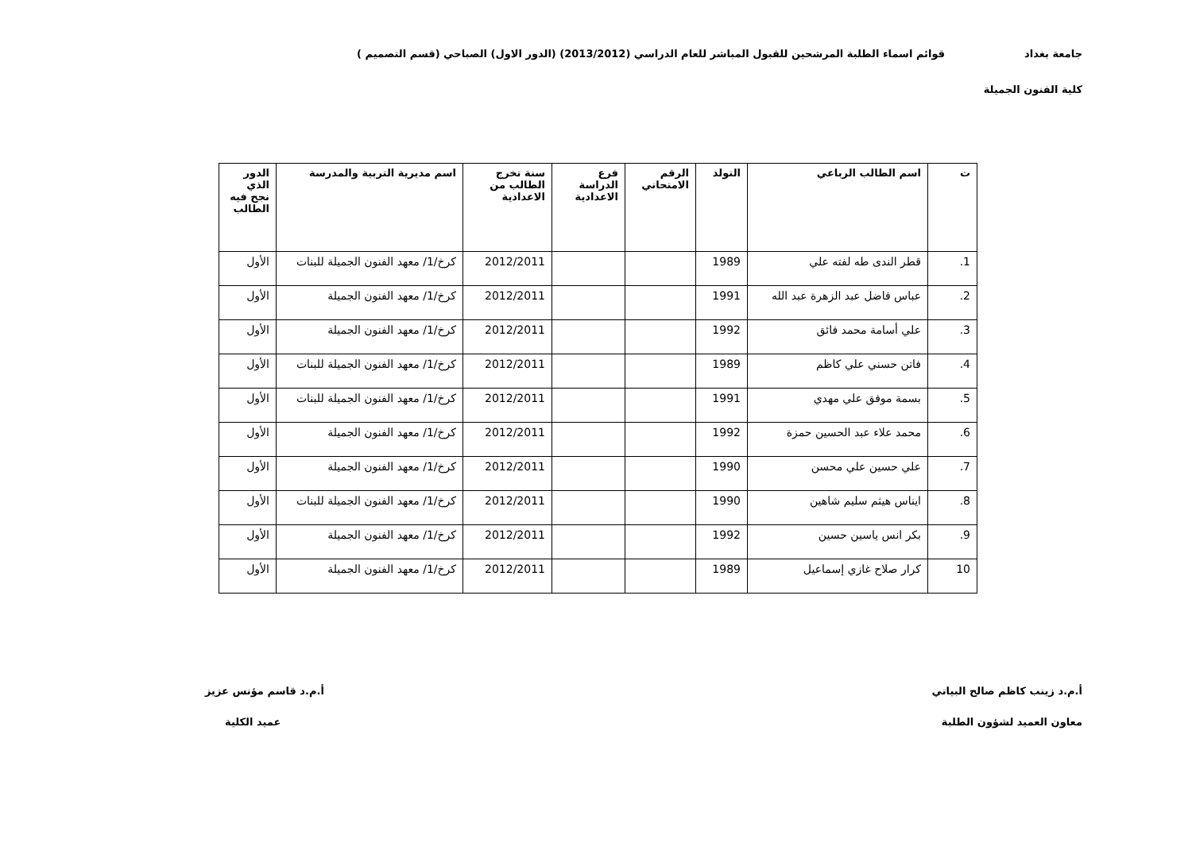جامعة بغداد قوائم اسماء الطلبة المرشحين للقبول المباشر للعام الدراسي (2013/2012) (الدور الاول) الصباحي (قسم التصميم )
كلية الفنون الجميلة
| ت | اسم الطالب الرباعي | التولد | الرقم الامتحاني | فرع الدراسة الاعدادية | سنة تخرج الطالب من الاعدادية | اسم مديرية التربية والمدرسة | الدور الذي نجح فيه الطالب |
| --- | --- | --- | --- | --- | --- | --- | --- |
| 1. | قطر الندى طه لفته علي | 1989 | | | 2012/2011 | كرخ/1/ معهد الفنون الجميلة للبنات | الأول |
| 2. | عباس فاضل عبد الزهرة عبد الله | 1991 | | | 2012/2011 | كرخ/1/ معهد الفنون الجميلة | الأول |
| 3. | علي أسامة محمد فائق | 1992 | | | 2012/2011 | كرخ/1/ معهد الفنون الجميلة | الأول |
| 4. | فاتن حسني علي كاظم | 1989 | | | 2012/2011 | كرخ/1/ معهد الفنون الجميلة للبنات | الأول |
| 5. | بسمة موفق علي مهدي | 1991 | | | 2012/2011 | كرخ/1/ معهد الفنون الجميلة للبنات | الأول |
| 6. | محمد علاء عبد الحسين حمزة | 1992 | | | 2012/2011 | كرخ/1/ معهد الفنون الجميلة | الأول |
| 7. | علي حسين علي محسن | 1990 | | | 2012/2011 | كرخ/1/ معهد الفنون الجميلة | الأول |
| 8. | ايناس هيثم سليم شاهين | 1990 | | | 2012/2011 | كرخ/1/ معهد الفنون الجميلة للبنات | الأول |
| 9. | بكر انس ياسين حسين | 1992 | | | 2012/2011 | كرخ/1/ معهد الفنون الجميلة | الأول |
| 10 | كرار صلاح غازي إسماعيل | 1989 | | | 2012/2011 | كرخ/1/ معهد الفنون الجميلة | الأول |
أ.م.د زينب كاظم صالح البياتي أ.م.د قاسم مؤنس عزيز
معاون العميد لشؤون الطلبة عميد الكلية